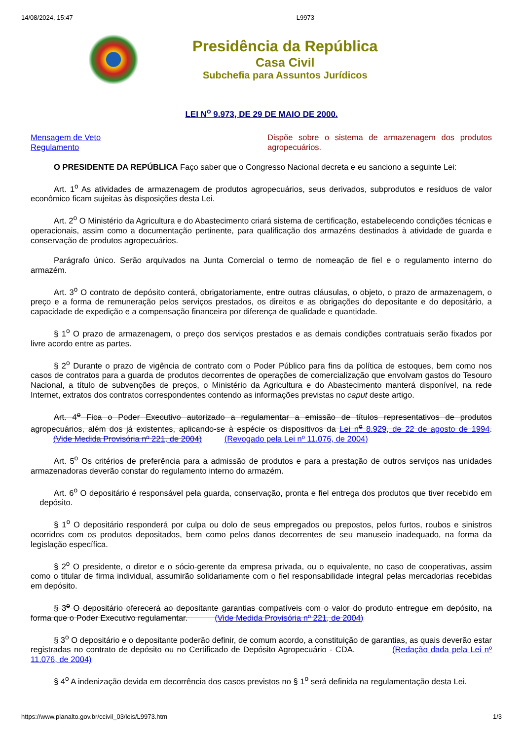14/08/2024, 15:47 L9973
Presidência da República
Casa Civil
Subchefia para Assuntos Jurídicos
LEI N<sup>o</sup> 9.973, DE 29 DE MAIO DE 2000.
Mensagem de Veto
Regulamento
Dispõe sobre o sistema de armazenagem dos produtos agropecuários.
O PRESIDENTE DA REPÚBLICA Faço saber que o Congresso Nacional decreta e eu sanciono a seguinte Lei:
Art. 1<sup>o</sup> As atividades de armazenagem de produtos agropecuários, seus derivados, subprodutos e resíduos de valor econômico ficam sujeitas às disposições desta Lei.
Art. 2<sup>o</sup> O Ministério da Agricultura e do Abastecimento criará sistema de certificação, estabelecendo condições técnicas e operacionais, assim como a documentação pertinente, para qualificação dos armazéns destinados à atividade de guarda e conservação de produtos agropecuários.
Parágrafo único. Serão arquivados na Junta Comercial o termo de nomeação de fiel e o regulamento interno do armazém.
Art. 3<sup>o</sup> O contrato de depósito conterá, obrigatoriamente, entre outras cláusulas, o objeto, o prazo de armazenagem, o preço e a forma de remuneração pelos serviços prestados, os direitos e as obrigações do depositante e do depositário, a capacidade de expedição e a compensação financeira por diferença de qualidade e quantidade.
§ 1<sup>o</sup> O prazo de armazenagem, o preço dos serviços prestados e as demais condições contratuais serão fixados por livre acordo entre as partes.
§ 2<sup>o</sup> Durante o prazo de vigência de contrato com o Poder Público para fins da política de estoques, bem como nos casos de contratos para a guarda de produtos decorrentes de operações de comercialização que envolvam gastos do Tesouro Nacional, a título de subvenções de preços, o Ministério da Agricultura e do Abastecimento manterá disponível, na rede Internet, extratos dos contratos correspondentes contendo as informações previstas no caput deste artigo.
Art. 4<sup>o</sup> Fica o Poder Executivo autorizado a regulamentar a emissão de títulos representativos de produtos agropecuários, além dos já existentes, aplicando-se à espécie os dispositivos da Lei n<sup>o</sup> 8.929, de 22 de agosto de 1994. (Vide Medida Provisória nº 221, de 2004) (Revogado pela Lei nº 11.076, de 2004)
Art. 5<sup>o</sup> Os critérios de preferência para a admissão de produtos e para a prestação de outros serviços nas unidades armazenadoras deverão constar do regulamento interno do armazém.
Art. 6<sup>o</sup> O depositário é responsável pela guarda, conservação, pronta e fiel entrega dos produtos que tiver recebido em depósito.
§ 1<sup>o</sup> O depositário responderá por culpa ou dolo de seus empregados ou prepostos, pelos furtos, roubos e sinistros ocorridos com os produtos depositados, bem como pelos danos decorrentes de seu manuseio inadequado, na forma da legislação específica.
§ 2<sup>o</sup> O presidente, o diretor e o sócio-gerente da empresa privada, ou o equivalente, no caso de cooperativas, assim como o titular de firma individual, assumirão solidariamente com o fiel responsabilidade integral pelas mercadorias recebidas em depósito.
§ 3<sup>o</sup> O depositário oferecerá ao depositante garantias compatíveis com o valor do produto entregue em depósito, na forma que o Poder Executivo regulamentar. (Vide Medida Provisória nº 221, de 2004)
§ 3<sup>o</sup> O depositário e o depositante poderão definir, de comum acordo, a constituição de garantias, as quais deverão estar registradas no contrato de depósito ou no Certificado de Depósito Agropecuário - CDA. (Redação dada pela Lei nº 11.076, de 2004)
§ 4<sup>o</sup> A indenização devida em decorrência dos casos previstos no § 1<sup>o</sup> será definida na regulamentação desta Lei.
https://www.planalto.gov.br/ccivil_03/leis/L9973.htm 1/3